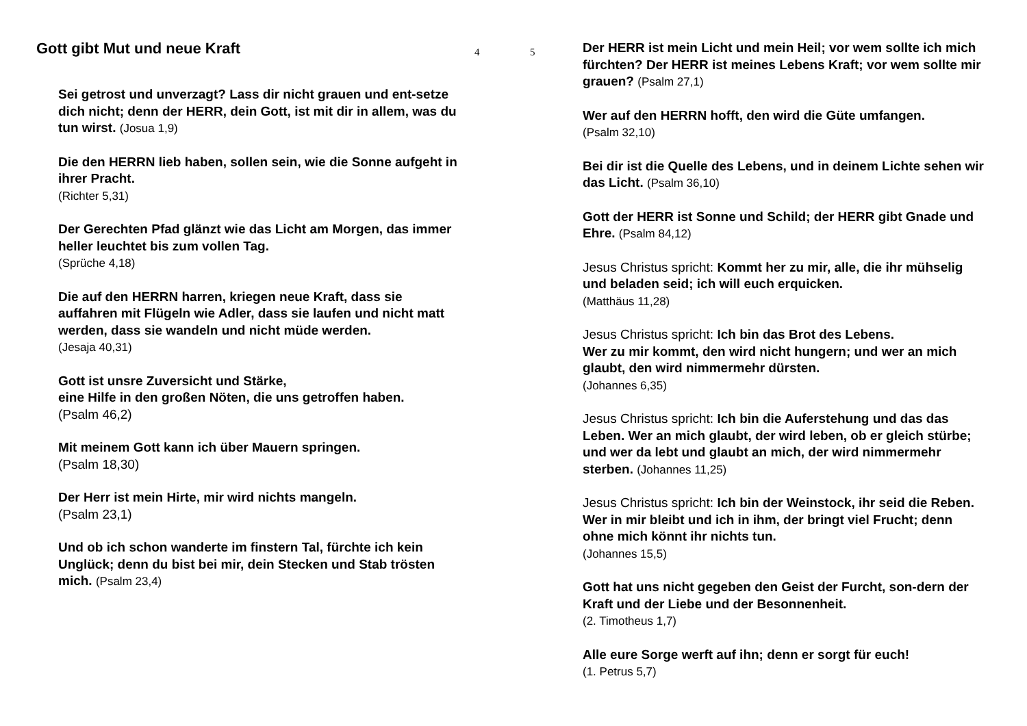Gott gibt Mut und neue Kraft
4
Sei getrost und unverzagt? Lass dir nicht grauen und ent-setze dich nicht; denn der HERR, dein Gott, ist mit dir in allem, was du tun wirst. (Josua 1,9)
Die den HERRN lieb haben, sollen sein, wie die Sonne aufgeht in ihrer Pracht.
(Richter 5,31)
Der Gerechten Pfad glänzt wie das Licht am Morgen, das immer heller leuchtet bis zum vollen Tag.
(Sprüche 4,18)
Die auf den HERRN harren, kriegen neue Kraft, dass sie auffahren mit Flügeln wie Adler, dass sie laufen und nicht matt werden, dass sie wandeln und nicht müde werden.
(Jesaja 40,31)
Gott ist unsre Zuversicht und Stärke,
eine Hilfe in den großen Nöten, die uns getroffen haben.
(Psalm 46,2)
Mit meinem Gott kann ich über Mauern springen.
(Psalm 18,30)
Der Herr ist mein Hirte, mir wird nichts mangeln.
(Psalm 23,1)
Und ob ich schon wanderte im finstern Tal, fürchte ich kein Unglück; denn du bist bei mir, dein Stecken und Stab trösten mich. (Psalm 23,4)
5
Der HERR ist mein Licht und mein Heil; vor wem sollte ich mich fürchten? Der HERR ist meines Lebens Kraft; vor wem sollte mir grauen? (Psalm 27,1)
Wer auf den HERRN hofft, den wird die Güte umfangen.
(Psalm 32,10)
Bei dir ist die Quelle des Lebens, und in deinem Lichte sehen wir das Licht. (Psalm 36,10)
Gott der HERR ist Sonne und Schild; der HERR gibt Gnade und Ehre. (Psalm 84,12)
Jesus Christus spricht: Kommt her zu mir, alle, die ihr mühselig und beladen seid; ich will euch erquicken.
(Matthäus 11,28)
Jesus Christus spricht: Ich bin das Brot des Lebens.
Wer zu mir kommt, den wird nicht hungern; und wer an mich glaubt, den wird nimmermehr dürsten.
(Johannes 6,35)
Jesus Christus spricht: Ich bin die Auferstehung und das das Leben. Wer an mich glaubt, der wird leben, ob er gleich stürbe; und wer da lebt und glaubt an mich, der wird nimmermehr sterben. (Johannes 11,25)
Jesus Christus spricht: Ich bin der Weinstock, ihr seid die Reben. Wer in mir bleibt und ich in ihm, der bringt viel Frucht; denn ohne mich könnt ihr nichts tun.
(Johannes 15,5)
Gott hat uns nicht gegeben den Geist der Furcht, son-dern der Kraft und der Liebe und der Besonnenheit.
(2. Timotheus 1,7)
Alle eure Sorge werft auf ihn; denn er sorgt für euch!
(1. Petrus 5,7)